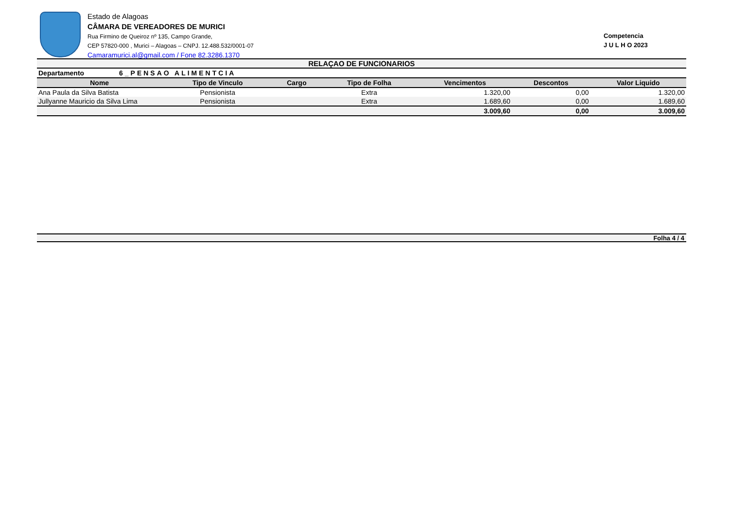Estado de Alagoas
CÂMARA DE VEREADORES DE MURICI
Rua Firmino de Queiroz nº 135, Campo Grande,
CEP 57820-000 , Murici – Alagoas – CNPJ. 12.488.532/0001-07
Camaramurici.al@gmail.com / Fone 82.3286.1370
Competencia
J U L H O 2023
RELAÇAO DE FUNCIONARIOS
| Departamento | 6_PENSAO ALIMENTCIA | | | | | | |
| Nome | | Tipo de Vinculo | Cargo | Tipo de Folha | Vencimentos | Descontos | Valor Liquido |
| Ana Paula da Silva Batista | | Pensionista | | Extra | 1.320,00 | 0,00 | 1.320,00 |
| Jullyanne Mauricio da Silva Lima | | Pensionista | | Extra | 1.689,60 | 0,00 | 1.689,60 |
| | | | | | 3.009,60 | 0,00 | 3.009,60 |
Folha 4 / 4